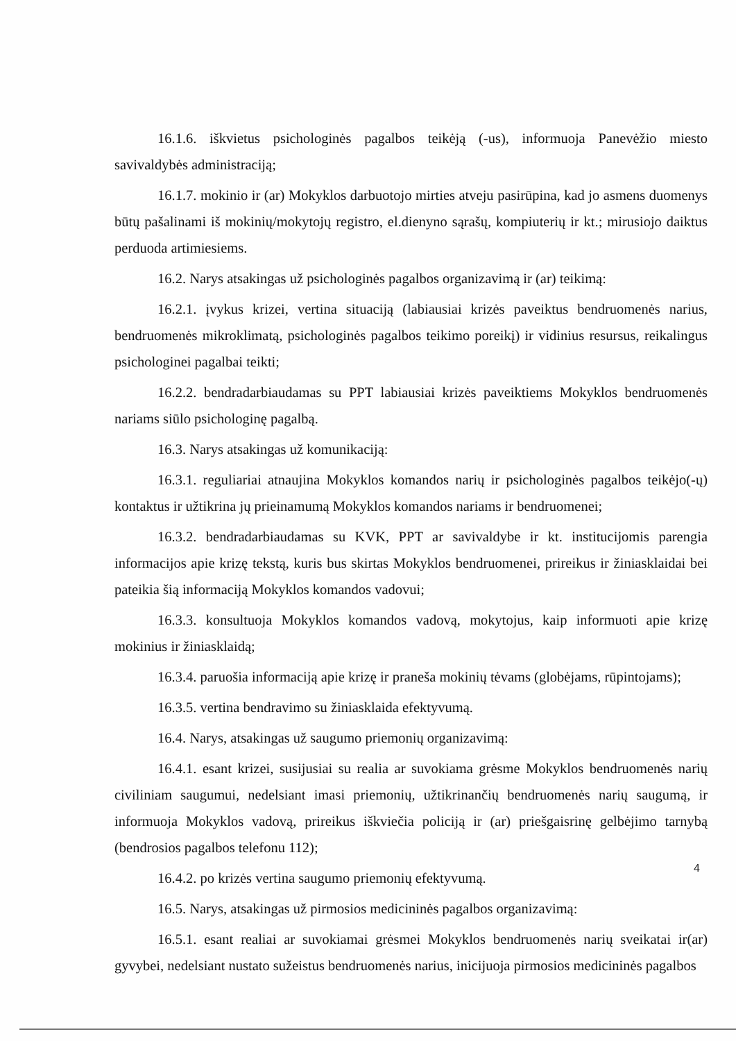16.1.6. iškvietus psichologinės pagalbos teikėją (-us), informuoja Panevėžio miesto savivaldybės administraciją;
16.1.7. mokinio ir (ar) Mokyklos darbuotojo mirties atveju pasirūpina, kad jo asmens duomenys būtų pašalinami iš mokinių/mokytojų registro, el.dienyno sąrašų, kompiuterių ir kt.; mirusiojo daiktus perduoda artimiesiems.
16.2. Narys atsakingas už psichologinės pagalbos organizavimą ir (ar) teikimą:
16.2.1. įvykus krizei, vertina situaciją (labiausiai krizės paveiktus bendruomenės narius, bendruomenės mikroklimatą, psichologinės pagalbos teikimo poreikį) ir vidinius resursus, reikalingus psichologinei pagalbai teikti;
16.2.2. bendradarbiaudamas su PPT labiausiai krizės paveiktiems Mokyklos bendruomenės nariams siūlo psichologinę pagalbą.
16.3. Narys atsakingas už komunikaciją:
16.3.1. reguliariai atnaujina Mokyklos komandos narių ir psichologinės pagalbos teikėjo(-ų) kontaktus ir užtikrina jų prieinamumą Mokyklos komandos nariams ir bendruomenei;
16.3.2. bendradarbiaudamas su KVK, PPT ar savivaldybe ir kt. institucijomis parengia informacijos apie krizę tekstą, kuris bus skirtas Mokyklos bendruomenei, prireikus ir žiniasklaidai bei pateikia šią informaciją Mokyklos komandos vadovui;
16.3.3. konsultuoja Mokyklos komandos vadovą, mokytojus, kaip informuoti apie krizę mokinius ir žiniasklaidą;
16.3.4. paruošia informaciją apie krizę ir praneša mokinių tėvams (globėjams, rūpintojams);
16.3.5. vertina bendravimo su žiniasklaida efektyvumą.
16.4. Narys, atsakingas už saugumo priemonių organizavimą:
16.4.1. esant krizei, susijusiai su realia ar suvokiama grėsme Mokyklos bendruomenės narių civiliniam saugumui, nedelsiant imasi priemonių, užtikrinančių bendruomenės narių saugumą, ir informuoja Mokyklos vadovą, prireikus iškviečia policiją ir (ar) priešgaisrinę gelbėjimo tarnybą (bendrosios pagalbos telefonu 112);
16.4.2. po krizės vertina saugumo priemonių efektyvumą.
16.5. Narys, atsakingas už pirmosios medicininės pagalbos organizavimą:
16.5.1. esant realiai ar suvokiamai grėsmei Mokyklos bendruomenės narių sveikatai ir(ar) gyvybei, nedelsiant nustato sužeistus bendruomenės narius, inicijuoja pirmosios medicininės pagalbos
4